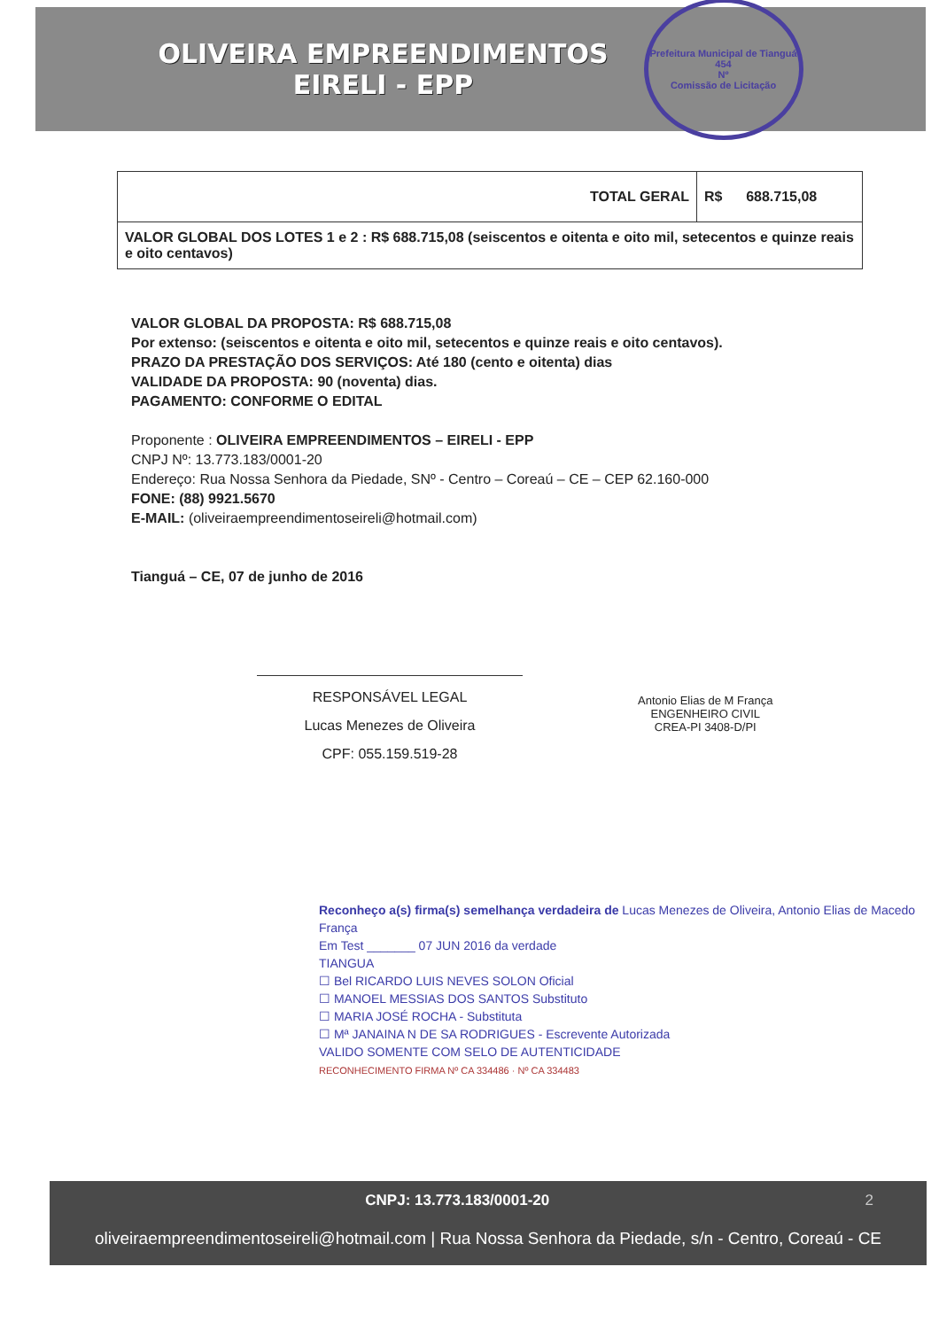OLIVEIRA EMPREENDIMENTOS
EIRELI - EPP
Prefeitura Municipal de Tianguá
454
Nº
Comissão de Licitação
| TOTAL GERAL | R$ 688.715,08 |
| VALOR GLOBAL DOS LOTES 1 e 2 : R$ 688.715,08 (seiscentos e oitenta e oito mil, setecentos e quinze reais e oito centavos) | |
VALOR GLOBAL DA PROPOSTA: R$ 688.715,08
Por extenso: (seiscentos e oitenta e oito mil, setecentos e quinze reais e oito centavos).
PRAZO DA PRESTAÇÃO DOS SERVIÇOS: Até 180 (cento e oitenta) dias
VALIDADE DA PROPOSTA: 90 (noventa) dias.
PAGAMENTO: CONFORME O EDITAL
Proponente : OLIVEIRA EMPREENDIMENTOS – EIRELI - EPP
CNPJ Nº: 13.773.183/0001-20
Endereço: Rua Nossa Senhora da Piedade, SNº - Centro – Coreaú – CE – CEP 62.160-000
FONE: (88) 9921.5670
E-MAIL: (oliveiraempreendimentoseireli@hotmail.com)
Tianguá – CE, 07 de junho de 2016
RESPONSÁVEL LEGAL
Lucas Menezes de Oliveira
CPF: 055.159.519-28
Antonio Elias de M França
ENGENHEIRO CIVIL
CREA-PI 3408-D/PI
Reconheço a(s) firma(s) semelhança verdadeira de Lucas Menezes de Oliveira, Antonio Elias de Macedo França
Em Test _______ 07 JUN 2016 da verdade
TIANGUA
☐ Bel RICARDO LUIS NEVES SOLON Oficial
☐ MANOEL MESSIAS DOS SANTOS Substituto
☐ MARIA JOSÉ ROCHA - Substituta
☐ Mª JANAINA N DE SA RODRIGUES - Escrevente Autorizada
VALIDO SOMENTE COM SELO DE AUTENTICIDADE
RECONHECIMENTO FIRMA Nº CA 334486 · Nº CA 334483
CNPJ: 13.773.183/0001-20 2
oliveiraempreendimentoseireli@hotmail.com | Rua Nossa Senhora da Piedade, s/n - Centro, Coreaú - CE